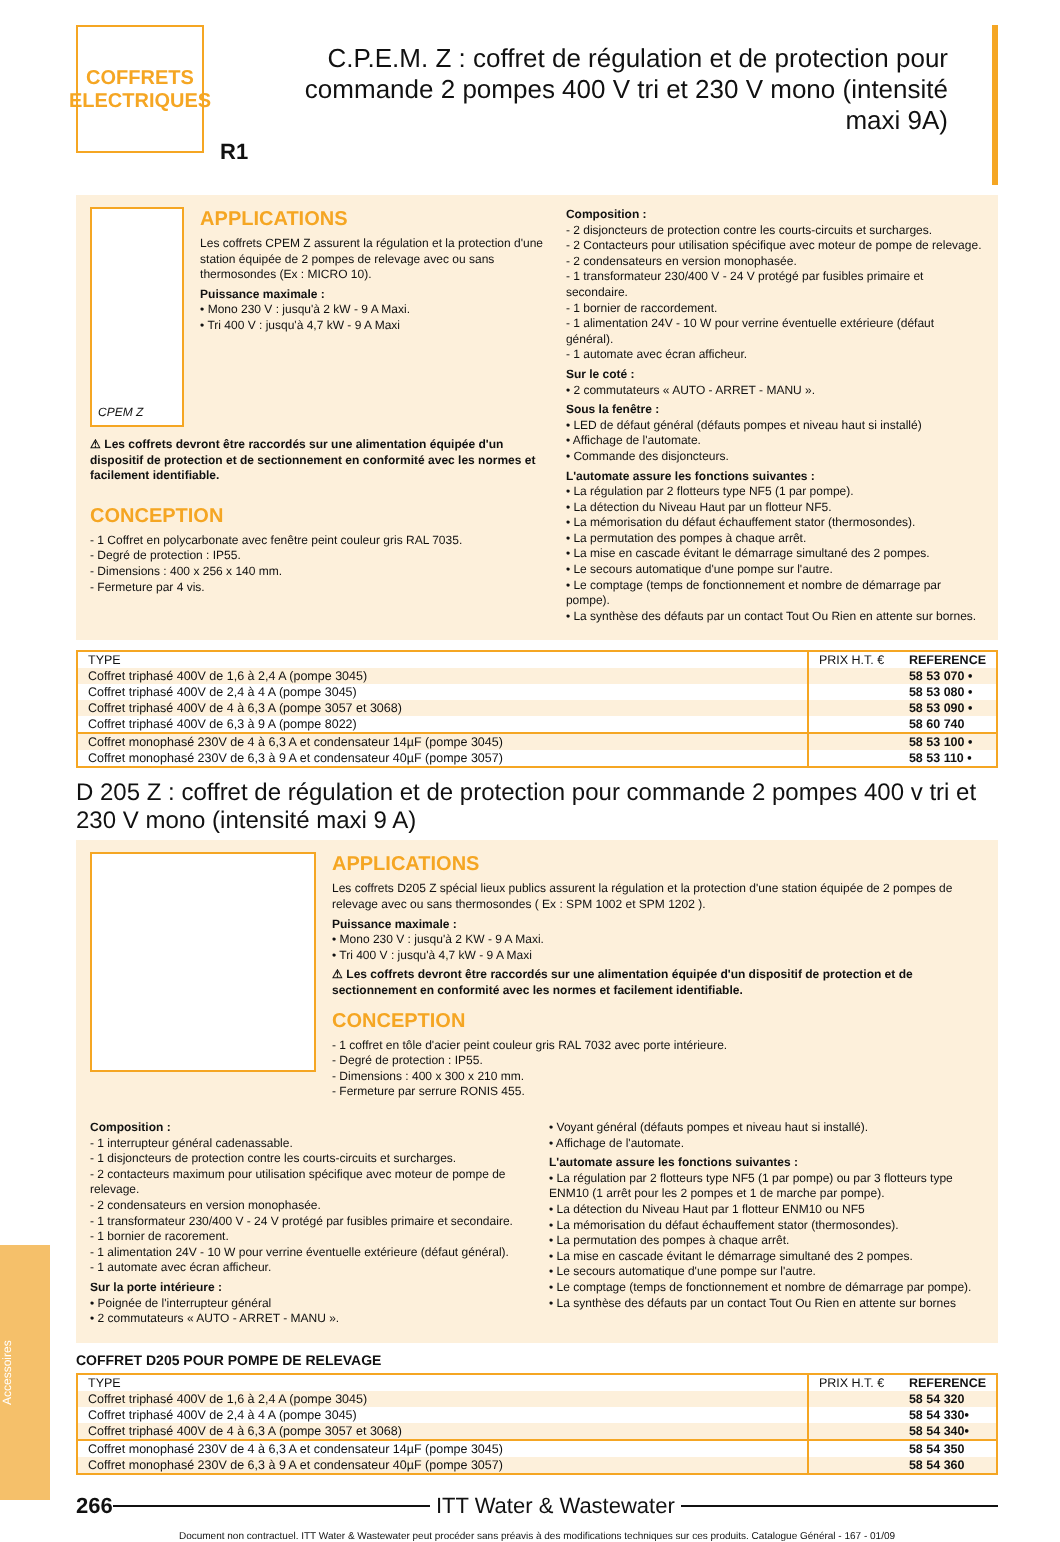COFFRETS ELECTRIQUES
R1
C.P.E.M. Z : coffret de régulation et de protection pour commande 2 pompes 400 V tri et 230 V mono (intensité maxi 9A)
CPEM Z
APPLICATIONS
Les coffrets CPEM Z assurent la régulation et la protection d'une station équipée de 2 pompes de relevage avec ou sans thermosondes (Ex : MICRO 10).
Puissance maximale :
• Mono 230 V : jusqu'à 2 kW - 9 A Maxi.
• Tri 400 V : jusqu'à 4,7 kW - 9 A Maxi
⚠ Les coffrets devront être raccordés sur une alimentation équipée d'un dispositif de protection et de sectionnement en conformité avec les normes et facilement identifiable.
CONCEPTION
- 1 Coffret en polycarbonate avec fenêtre peint couleur gris RAL 7035.
- Degré de protection : IP55.
- Dimensions : 400 x 256 x 140 mm.
- Fermeture par 4 vis.
Composition :
- 2 disjoncteurs de protection contre les courts-circuits et surcharges.
- 2 Contacteurs pour utilisation spécifique avec moteur de pompe de relevage.
- 2 condensateurs en version monophasée.
- 1 transformateur 230/400 V - 24 V protégé par fusibles primaire et secondaire.
- 1 bornier de raccordement.
- 1 alimentation 24V - 10 W pour verrine éventuelle extérieure (défaut général).
- 1 automate avec écran afficheur.
Sur le coté :
• 2 commutateurs « AUTO - ARRET - MANU ».
Sous la fenêtre :
• LED de défaut général (défauts pompes et niveau haut si installé)
• Affichage de l'automate.
• Commande des disjoncteurs.
L'automate assure les fonctions suivantes :
• La régulation par 2 flotteurs type NF5 (1 par pompe).
• La détection du Niveau Haut par un flotteur NF5.
• La mémorisation du défaut échauffement stator (thermosondes).
• La permutation des pompes à chaque arrêt.
• La mise en cascade évitant le démarrage simultané des 2 pompes.
• Le secours automatique d'une pompe sur l'autre.
• Le comptage (temps de fonctionnement et nombre de démarrage par pompe).
• La synthèse des défauts par un contact Tout Ou Rien en attente sur bornes.
| TYPE | PRIX H.T. € | REFERENCE |
| --- | --- | --- |
| Coffret triphasé 400V de 1,6 à 2,4 A (pompe 3045) | | 58 53 070 • |
| Coffret triphasé 400V de 2,4 à 4 A (pompe 3045) | | 58 53 080 • |
| Coffret triphasé 400V de 4 à 6,3 A (pompe 3057 et 3068) | | 58 53 090 • |
| Coffret triphasé 400V de 6,3 à 9 A (pompe 8022) | | 58 60 740 |
| Coffret monophasé 230V de 4 à 6,3 A et condensateur 14µF (pompe 3045) | | 58 53 100 • |
| Coffret monophasé 230V de 6,3 à 9 A et condensateur 40µF (pompe 3057) | | 58 53 110 • |
D 205 Z : coffret de régulation et de protection pour commande 2 pompes 400 v tri et 230 V mono (intensité maxi 9 A)
APPLICATIONS
Les coffrets D205 Z spécial lieux publics assurent la régulation et la protection d'une station équipée de 2 pompes de relevage avec ou sans thermosondes ( Ex : SPM 1002 et SPM 1202 ).
Puissance maximale :
• Mono 230 V : jusqu'à 2 KW - 9 A Maxi.
• Tri 400 V : jusqu'à 4,7 kW - 9 A Maxi
⚠ Les coffrets devront être raccordés sur une alimentation équipée d'un dispositif de protection et de sectionnement en conformité avec les normes et facilement identifiable.
CONCEPTION
- 1 coffret en tôle d'acier peint couleur gris RAL 7032 avec porte intérieure.
- Degré de protection : IP55.
- Dimensions : 400 x 300 x 210 mm.
- Fermeture par serrure RONIS 455.
Composition :
- 1 interrupteur général cadenassable.
- 1 disjoncteurs de protection contre les courts-circuits et surcharges.
- 2 contacteurs maximum pour utilisation spécifique avec moteur de pompe de relevage.
- 2 condensateurs en version monophasée.
- 1 transformateur 230/400 V - 24 V protégé par fusibles primaire et secondaire.
- 1 bornier de racorement.
- 1 alimentation 24V - 10 W pour verrine éventuelle extérieure (défaut général).
- 1 automate avec écran afficheur.
Sur la porte intérieure :
• Poignée de l'interrupteur général
• 2 commutateurs « AUTO - ARRET - MANU ».
• Voyant général (défauts pompes et niveau haut si installé).
• Affichage de l'automate.
L'automate assure les fonctions suivantes :
• La régulation par 2 flotteurs type NF5 (1 par pompe) ou par 3 flotteurs type ENM10 (1 arrêt pour les 2 pompes et 1 de marche par pompe).
• La détection du Niveau Haut par 1 flotteur ENM10 ou NF5
• La mémorisation du défaut échauffement stator (thermosondes).
• La permutation des pompes à chaque arrêt.
• La mise en cascade évitant le démarrage simultané des 2 pompes.
• Le secours automatique d'une pompe sur l'autre.
• Le comptage (temps de fonctionnement et nombre de démarrage par pompe).
• La synthèse des défauts par un contact Tout Ou Rien en attente sur bornes
COFFRET D205 POUR POMPE DE RELEVAGE
| TYPE | PRIX H.T. € | REFERENCE |
| --- | --- | --- |
| Coffret triphasé 400V de 1,6 à 2,4 A (pompe 3045) | | 58 54 320 |
| Coffret triphasé 400V de 2,4 à 4 A (pompe 3045) | | 58 54 330• |
| Coffret triphasé 400V de 4 à 6,3 A (pompe 3057 et 3068) | | 58 54 340• |
| Coffret monophasé 230V de 4 à 6,3 A et condensateur 14µF (pompe 3045) | | 58 54 350 |
| Coffret monophasé 230V de 6,3 à 9 A et condensateur 40µF (pompe 3057) | | 58 54 360 |
266 ITT Water & Wastewater
Document non contractuel. ITT Water & Wastewater peut procéder sans préavis à des modifications techniques sur ces produits. Catalogue Général - 167 - 01/09
Accessoires